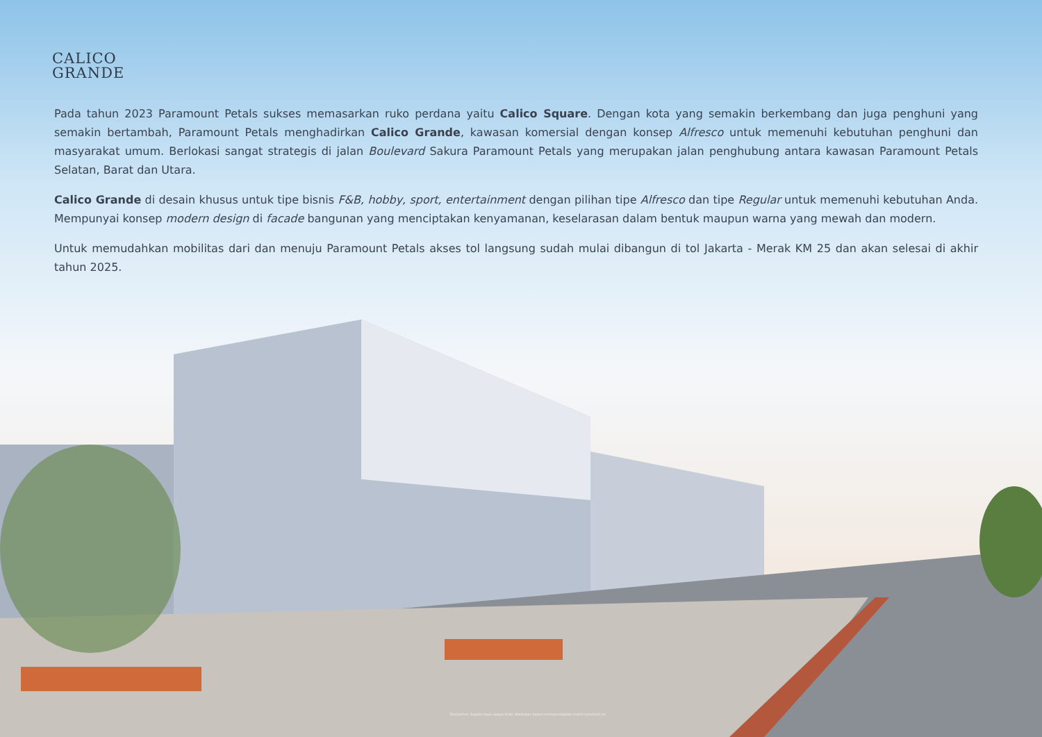CALICO
GRANDE
Pada tahun 2023 Paramount Petals sukses memasarkan ruko perdana yaitu Calico Square. Dengan kota yang semakin berkembang dan juga penghuni yang semakin bertambah, Paramount Petals menghadirkan Calico Grande, kawasan komersial dengan konsep Alfresco untuk memenuhi kebutuhan penghuni dan masyarakat umum. Berlokasi sangat strategis di jalan Boulevard Sakura Paramount Petals yang merupakan jalan penghubung antara kawasan Paramount Petals Selatan, Barat dan Utara.
Calico Grande di desain khusus untuk tipe bisnis F&B, hobby, sport, entertainment dengan pilihan tipe Alfresco dan tipe Regular untuk memenuhi kebutuhan Anda. Mempunyai konsep modern design di facade bangunan yang menciptakan kenyamanan, keselarasan dalam bentuk maupun warna yang mewah dan modern.
Untuk memudahkan mobilitas dari dan menuju Paramount Petals akses tol langsung sudah mulai dibangun di tol Jakarta - Merak KM 25 dan akan selesai di akhir tahun 2025.
Disclaimer: Segala daya upaya telah dilakukan dalam mempersiapkan materi promosi ini.